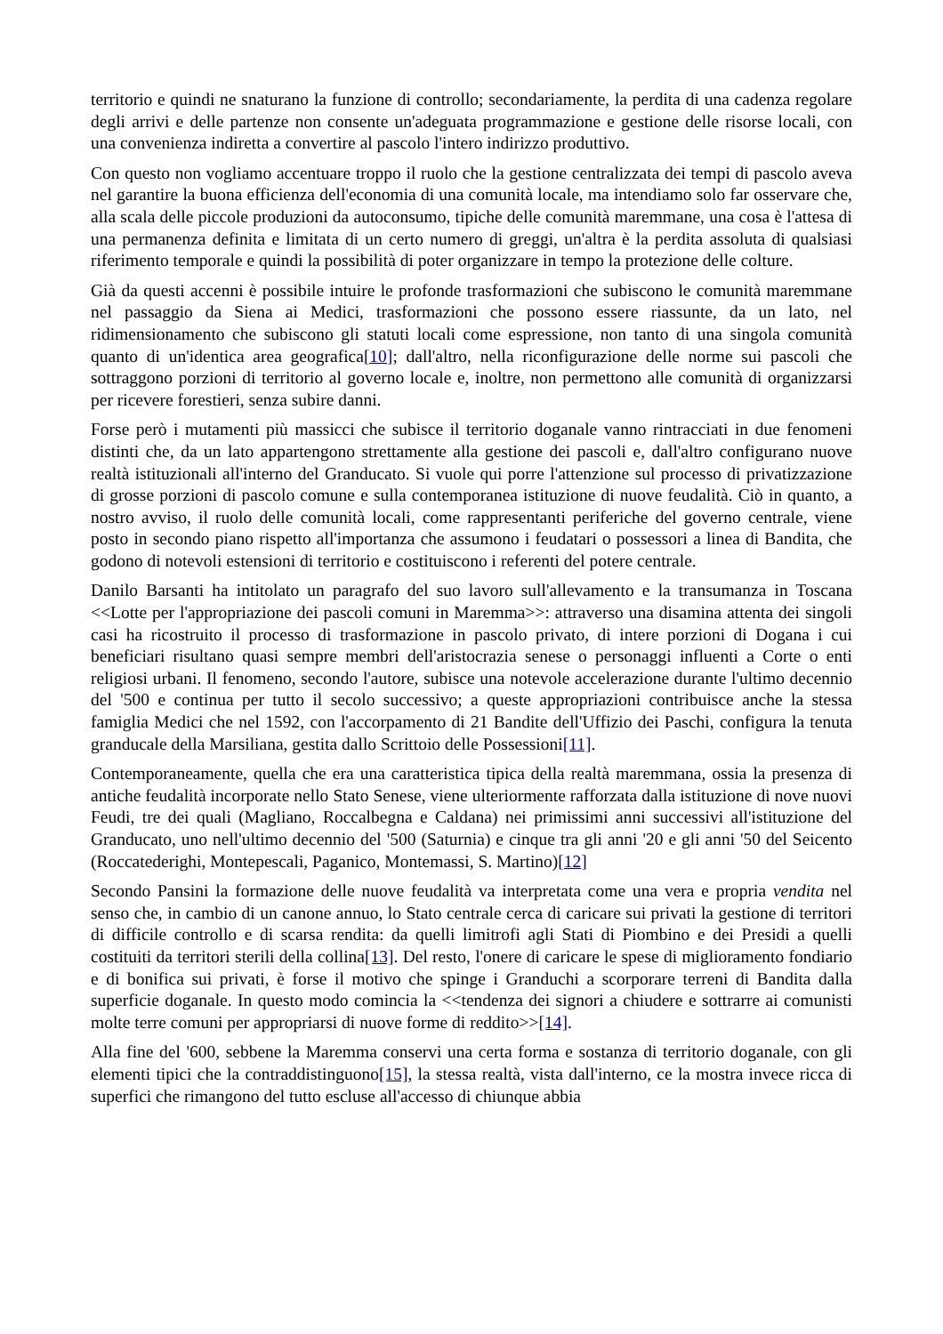territorio e quindi ne snaturano la funzione di controllo; secondariamente, la perdita di una cadenza regolare degli arrivi e delle partenze non consente un'adeguata programmazione e gestione delle risorse locali, con una convenienza indiretta a convertire al pascolo l'intero indirizzo produttivo.
Con questo non vogliamo accentuare troppo il ruolo che la gestione centralizzata dei tempi di pascolo aveva nel garantire la buona efficienza dell'economia di una comunità locale, ma intendiamo solo far osservare che, alla scala delle piccole produzioni da autoconsumo, tipiche delle comunità maremmane, una cosa è l'attesa di una permanenza definita e limitata di un certo numero di greggi, un'altra è la perdita assoluta di qualsiasi riferimento temporale e quindi la possibilità di poter organizzare in tempo la protezione delle colture.
Già da questi accenni è possibile intuire le profonde trasformazioni che subiscono le comunità maremmane nel passaggio da Siena ai Medici, trasformazioni che possono essere riassunte, da un lato, nel ridimensionamento che subiscono gli statuti locali come espressione, non tanto di una singola comunità quanto di un'identica area geografica[10]; dall'altro, nella riconfigurazione delle norme sui pascoli che sottraggono porzioni di territorio al governo locale e, inoltre, non permettono alle comunità di organizzarsi per ricevere forestieri, senza subire danni.
Forse però i mutamenti più massicci che subisce il territorio doganale vanno rintracciati in due fenomeni distinti che, da un lato appartengono strettamente alla gestione dei pascoli e, dall'altro configurano nuove realtà istituzionali all'interno del Granducato. Si vuole qui porre l'attenzione sul processo di privatizzazione di grosse porzioni di pascolo comune e sulla contemporanea istituzione di nuove feudalità. Ciò in quanto, a nostro avviso, il ruolo delle comunità locali, come rappresentanti periferiche del governo centrale, viene posto in secondo piano rispetto all'importanza che assumono i feudatari o possessori a linea di Bandita, che godono di notevoli estensioni di territorio e costituiscono i referenti del potere centrale.
Danilo Barsanti ha intitolato un paragrafo del suo lavoro sull'allevamento e la transumanza in Toscana <<Lotte per l'appropriazione dei pascoli comuni in Maremma>>: attraverso una disamina attenta dei singoli casi ha ricostruito il processo di trasformazione in pascolo privato, di intere porzioni di Dogana i cui beneficiari risultano quasi sempre membri dell'aristocrazia senese o personaggi influenti a Corte o enti religiosi urbani. Il fenomeno, secondo l'autore, subisce una notevole accelerazione durante l'ultimo decennio del '500 e continua per tutto il secolo successivo; a queste appropriazioni contribuisce anche la stessa famiglia Medici che nel 1592, con l'accorpamento di 21 Bandite dell'Uffizio dei Paschi, configura la tenuta granducale della Marsiliana, gestita dallo Scrittoio delle Possessioni[11].
Contemporaneamente, quella che era una caratteristica tipica della realtà maremmana, ossia la presenza di antiche feudalità incorporate nello Stato Senese, viene ulteriormente rafforzata dalla istituzione di nove nuovi Feudi, tre dei quali (Magliano, Roccalbegna e Caldana) nei primissimi anni successivi all'istituzione del Granducato, uno nell'ultimo decennio del '500 (Saturnia) e cinque tra gli anni '20 e gli anni '50 del Seicento (Roccatederighi, Montepescali, Paganico, Montemassi, S. Martino)[12]
Secondo Pansini la formazione delle nuove feudalità va interpretata come una vera e propria vendita nel senso che, in cambio di un canone annuo, lo Stato centrale cerca di caricare sui privati la gestione di territori di difficile controllo e di scarsa rendita: da quelli limitrofi agli Stati di Piombino e dei Presidi a quelli costituiti da territori sterili della collina[13]. Del resto, l'onere di caricare le spese di miglioramento fondiario e di bonifica sui privati, è forse il motivo che spinge i Granduchi a scorporare terreni di Bandita dalla superficie doganale. In questo modo comincia la <<tendenza dei signori a chiudere e sottrarre ai comunisti molte terre comuni per appropriarsi di nuove forme di reddito>>[14].
Alla fine del '600, sebbene la Maremma conservi una certa forma e sostanza di territorio doganale, con gli elementi tipici che la contraddistinguono[15], la stessa realtà, vista dall'interno, ce la mostra invece ricca di superfici che rimangono del tutto escluse all'accesso di chiunque abbia